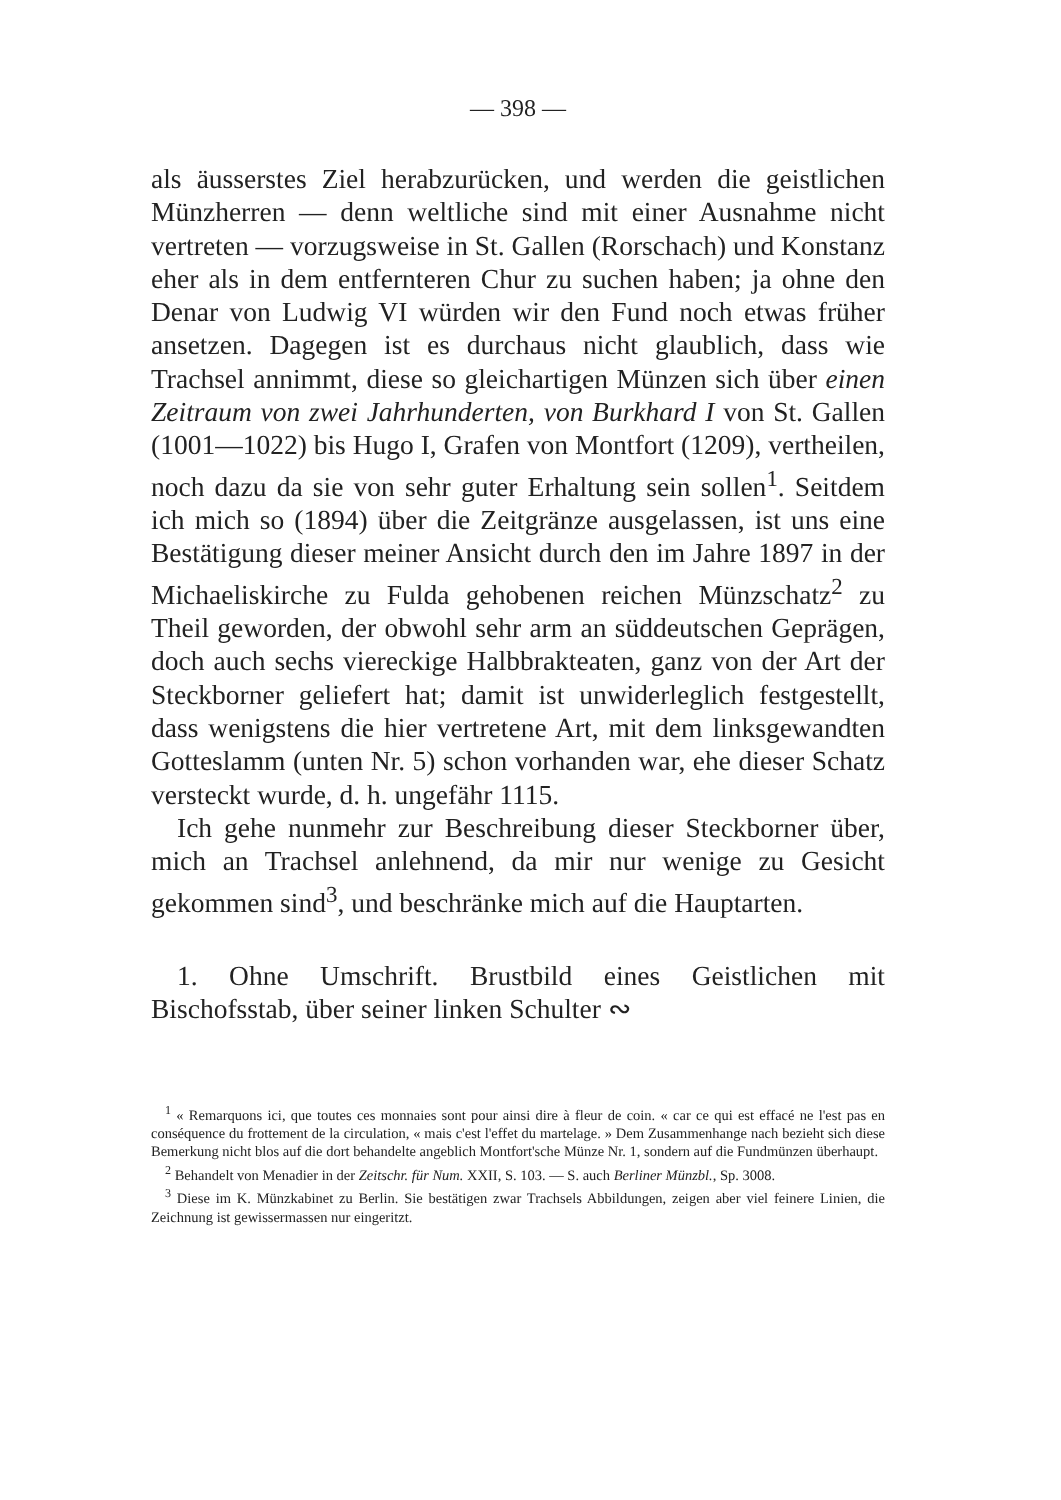— 398 —
als äusserstes Ziel herabzurücken, und werden die geistlichen Münzherren — denn weltliche sind mit einer Ausnahme nicht vertreten — vorzugsweise in St. Gallen (Rorschach) und Konstanz eher als in dem entfernteren Chur zu suchen haben; ja ohne den Denar von Ludwig VI würden wir den Fund noch etwas früher ansetzen. Dagegen ist es durchaus nicht glaublich, dass wie Trachsel annimmt, diese so gleichartigen Münzen sich über einen Zeitraum von zwei Jahrhunderten, von Burkhard I von St. Gallen (1001—1022) bis Hugo I, Grafen von Montfort (1209), vertheilen, noch dazu da sie von sehr guter Erhaltung sein sollen<sup>1</sup>. Seitdem ich mich so (1894) über die Zeitgränze ausgelassen, ist uns eine Bestätigung dieser meiner Ansicht durch den im Jahre 1897 in der Michaeliskirche zu Fulda gehobenen reichen Münzschatz<sup>2</sup> zu Theil geworden, der obwohl sehr arm an süddeutschen Geprägen, doch auch sechs viereckige Halbbrakteaten, ganz von der Art der Steckborner geliefert hat; damit ist unwiderleglich festgestellt, dass wenigstens die hier vertretene Art, mit dem linksgewandten Gotteslamm (unten Nr. 5) schon vorhanden war, ehe dieser Schatz versteckt wurde, d. h. ungefähr 1115.
Ich gehe nunmehr zur Beschreibung dieser Steckborner über, mich an Trachsel anlehnend, da mir nur wenige zu Gesicht gekommen sind<sup>3</sup>, und beschränke mich auf die Hauptarten.
1. Ohne Umschrift. Brustbild eines Geistlichen mit Bischofsstab, über seiner linken Schulter ∾
<sup>1</sup> « Remarquons ici, que toutes ces monnaies sont pour ainsi dire à fleur de coin. « car ce qui est effacé ne l'est pas en conséquence du frottement de la circulation, « mais c'est l'effet du martelage. » Dem Zusammenhange nach bezieht sich diese Bemerkung nicht blos auf die dort behandelte angeblich Montfort'sche Münze Nr. 1, sondern auf die Fundmünzen überhaupt.
<sup>2</sup> Behandelt von Menadier in der Zeitschr. für Num. XXII, S. 103. — S. auch Berliner Münzbl., Sp. 3008.
<sup>3</sup> Diese im K. Münzkabinet zu Berlin. Sie bestätigen zwar Trachsels Abbildungen, zeigen aber viel feinere Linien, die Zeichnung ist gewissermassen nur eingeritzt.